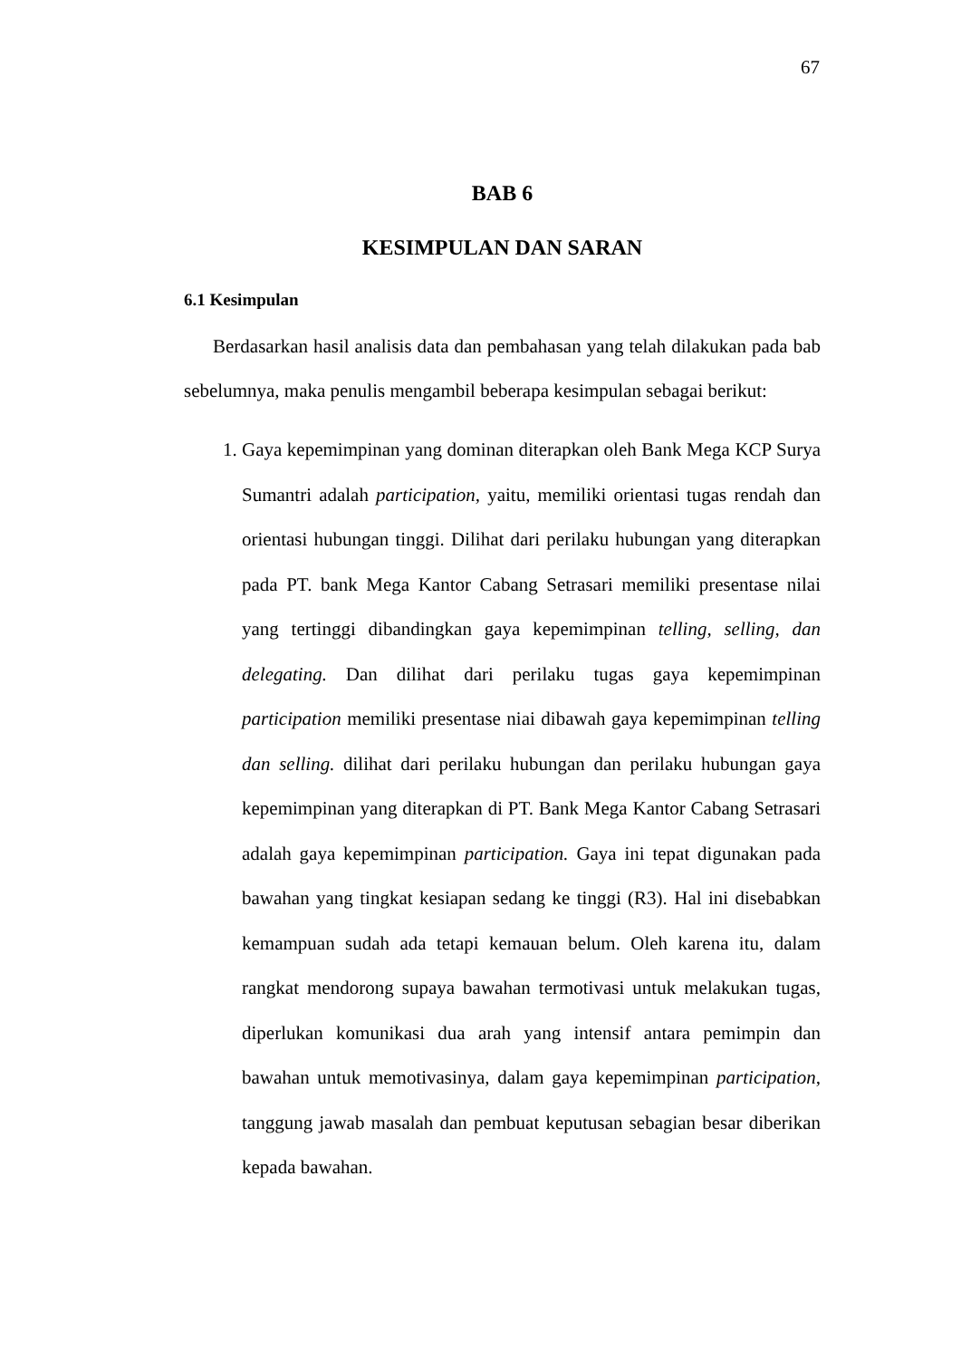67
BAB 6
KESIMPULAN DAN SARAN
6.1 Kesimpulan
Berdasarkan hasil analisis data dan pembahasan yang telah dilakukan pada bab sebelumnya, maka penulis mengambil beberapa kesimpulan sebagai berikut:
1. Gaya kepemimpinan yang dominan diterapkan oleh Bank Mega KCP Surya Sumantri adalah participation, yaitu, memiliki orientasi tugas rendah dan orientasi hubungan tinggi. Dilihat dari perilaku hubungan yang diterapkan pada PT. bank Mega Kantor Cabang Setrasari memiliki presentase nilai yang tertinggi dibandingkan gaya kepemimpinan telling, selling, dan delegating. Dan dilihat dari perilaku tugas gaya kepemimpinan participation memiliki presentase niai dibawah gaya kepemimpinan telling dan selling. dilihat dari perilaku hubungan dan perilaku hubungan gaya kepemimpinan yang diterapkan di PT. Bank Mega Kantor Cabang Setrasari adalah gaya kepemimpinan participation. Gaya ini tepat digunakan pada bawahan yang tingkat kesiapan sedang ke tinggi (R3). Hal ini disebabkan kemampuan sudah ada tetapi kemauan belum. Oleh karena itu, dalam rangkat mendorong supaya bawahan termotivasi untuk melakukan tugas, diperlukan komunikasi dua arah yang intensif antara pemimpin dan bawahan untuk memotivasinya, dalam gaya kepemimpinan participation, tanggung jawab masalah dan pembuat keputusan sebagian besar diberikan kepada bawahan.